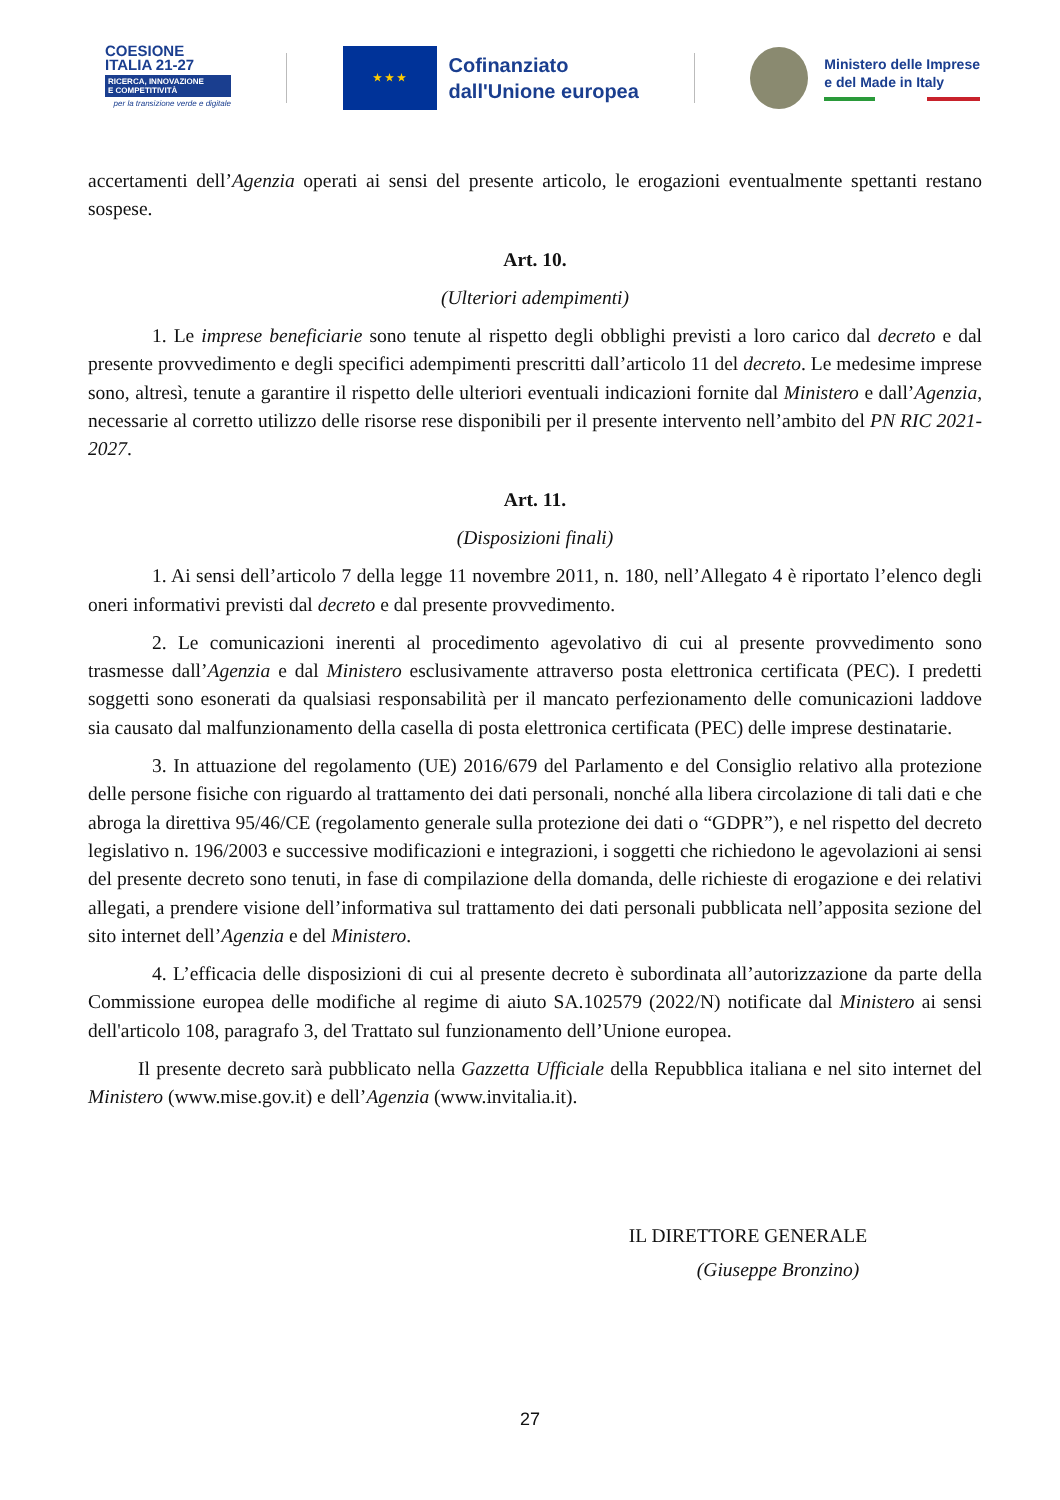COESIONE
ITALIA 21-27
RICERCA, INNOVAZIONE
E COMPETITIVITÀ
per la transizione verde e digitale
★ ★ ★
Cofinanziato
dall'Unione europea
Ministero delle Imprese
e del Made in Italy
accertamenti dell’Agenzia operati ai sensi del presente articolo, le erogazioni eventualmente spettanti restano sospese.
Art. 10.
(Ulteriori adempimenti)
1. Le imprese beneficiarie sono tenute al rispetto degli obblighi previsti a loro carico dal decreto e dal presente provvedimento e degli specifici adempimenti prescritti dall’articolo 11 del decreto. Le medesime imprese sono, altresì, tenute a garantire il rispetto delle ulteriori eventuali indicazioni fornite dal Ministero e dall’Agenzia, necessarie al corretto utilizzo delle risorse rese disponibili per il presente intervento nell’ambito del PN RIC 2021-2027.
Art. 11.
(Disposizioni finali)
1. Ai sensi dell’articolo 7 della legge 11 novembre 2011, n. 180, nell’Allegato 4 è riportato l’elenco degli oneri informativi previsti dal decreto e dal presente provvedimento.
2. Le comunicazioni inerenti al procedimento agevolativo di cui al presente provvedimento sono trasmesse dall’Agenzia e dal Ministero esclusivamente attraverso posta elettronica certificata (PEC). I predetti soggetti sono esonerati da qualsiasi responsabilità per il mancato perfezionamento delle comunicazioni laddove sia causato dal malfunzionamento della casella di posta elettronica certificata (PEC) delle imprese destinatarie.
3. In attuazione del regolamento (UE) 2016/679 del Parlamento e del Consiglio relativo alla protezione delle persone fisiche con riguardo al trattamento dei dati personali, nonché alla libera circolazione di tali dati e che abroga la direttiva 95/46/CE (regolamento generale sulla protezione dei dati o “GDPR”), e nel rispetto del decreto legislativo n. 196/2003 e successive modificazioni e integrazioni, i soggetti che richiedono le agevolazioni ai sensi del presente decreto sono tenuti, in fase di compilazione della domanda, delle richieste di erogazione e dei relativi allegati, a prendere visione dell’informativa sul trattamento dei dati personali pubblicata nell’apposita sezione del sito internet dell’Agenzia e del Ministero.
4. L’efficacia delle disposizioni di cui al presente decreto è subordinata all’autorizzazione da parte della Commissione europea delle modifiche al regime di aiuto SA.102579 (2022/N) notificate dal Ministero ai sensi dell'articolo 108, paragrafo 3, del Trattato sul funzionamento dell’Unione europea.
Il presente decreto sarà pubblicato nella Gazzetta Ufficiale della Repubblica italiana e nel sito internet del Ministero (www.mise.gov.it) e dell’Agenzia (www.invitalia.it).
IL DIRETTORE GENERALE
(Giuseppe Bronzino)
27